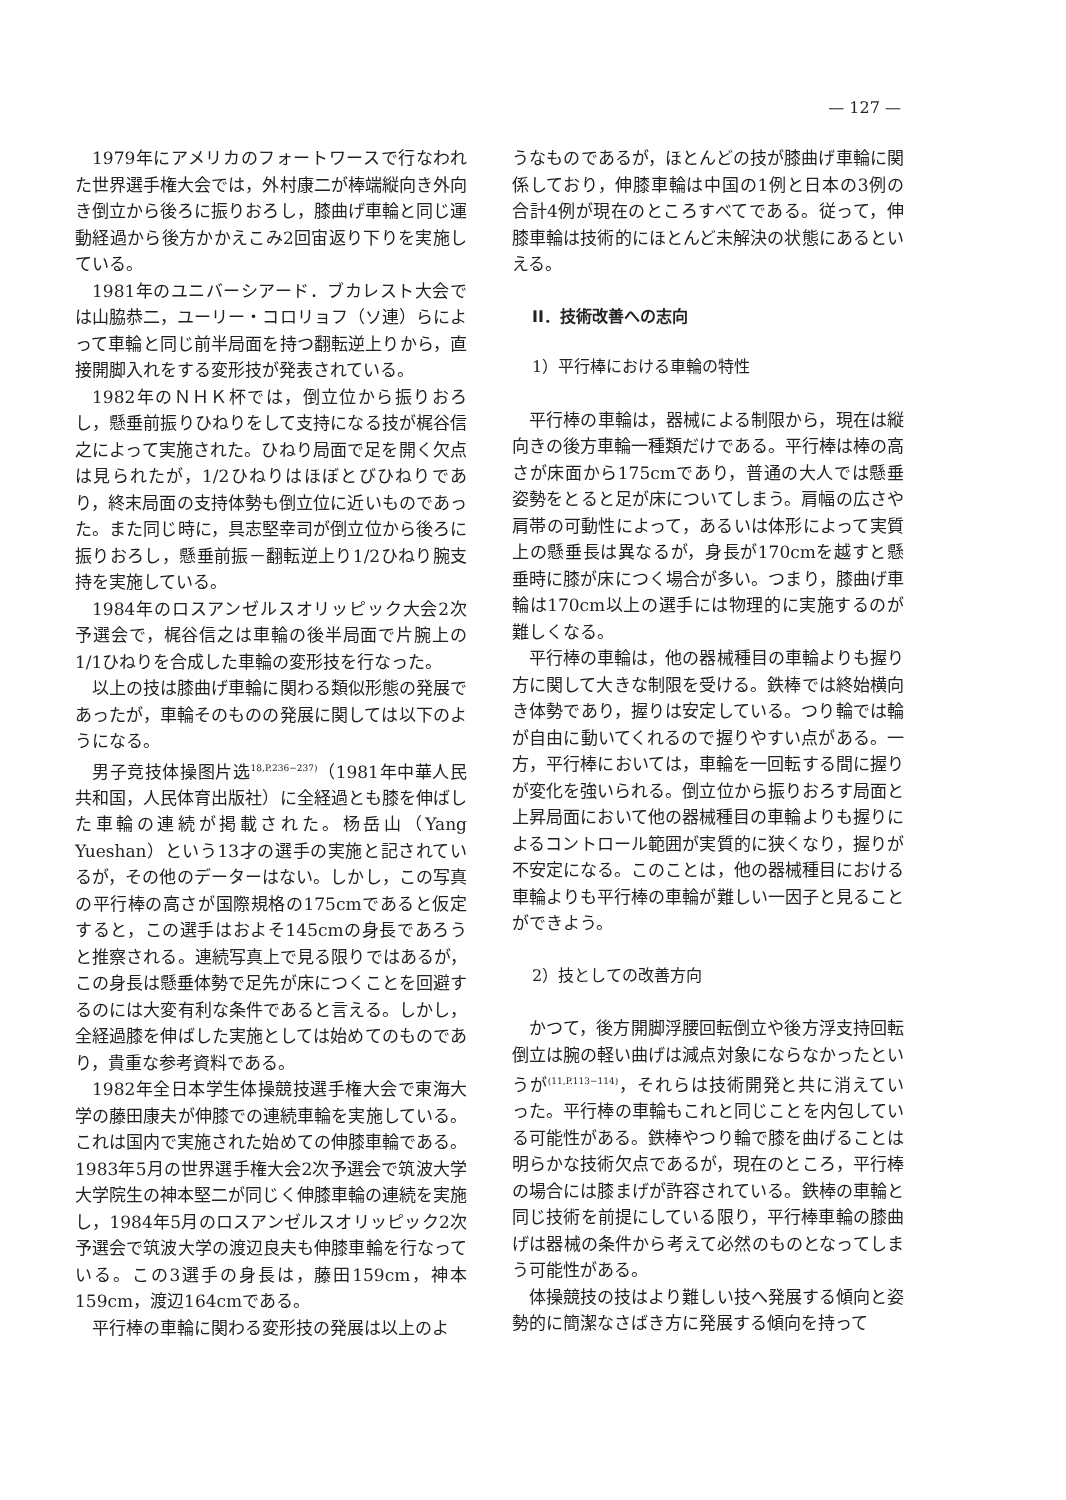— 127 —
1979年にアメリカのフォートワースで行なわれた世界選手権大会では，外村康二が棒端縦向き外向き倒立から後ろに振りおろし，膝曲げ車輪と同じ運動経過から後方かかえこみ2回宙返り下りを実施している。
1981年のユニバーシアード．ブカレスト大会では山脇恭二，ユーリー・コロリョフ（ソ連）らによって車輪と同じ前半局面を持つ翻転逆上りから，直接開脚入れをする変形技が発表されている。
1982年のＮＨＫ杯では，倒立位から振りおろし，懸垂前振りひねりをして支持になる技が梶谷信之によって実施された。ひねり局面で足を開く欠点は見られたが，1/2ひねりはほぼとびひねりであり，終末局面の支持体勢も倒立位に近いものであった。また同じ時に，具志堅幸司が倒立位から後ろに振りおろし，懸垂前振－翻転逆上り1/2ひねり腕支持を実施している。
1984年のロスアンゼルスオリッピック大会2次予選会で，梶谷信之は車輪の後半局面で片腕上の1/1ひねりを合成した車輪の変形技を行なった。
以上の技は膝曲げ車輪に関わる類似形態の発展であったが，車輪そのものの発展に関しては以下のようになる。
男子竞技体操图片选<sup>18,P.236−237)</sup>（1981年中華人民共和国，人民体育出版社）に全経過とも膝を伸ばした車輪の連続が掲載された。杨岳山（Yang Yueshan）という13才の選手の実施と記されているが，その他のデーターはない。しかし，この写真の平行棒の高さが国際規格の175cmであると仮定すると，この選手はおよそ145cmの身長であろうと推察される。連続写真上で見る限りではあるが，この身長は懸垂体勢で足先が床につくことを回避するのには大変有利な条件であると言える。しかし，全経過膝を伸ばした実施としては始めてのものであり，貴重な参考資料である。
1982年全日本学生体操競技選手権大会で東海大学の藤田康夫が伸膝での連続車輪を実施している。これは国内で実施された始めての伸膝車輪である。1983年5月の世界選手権大会2次予選会で筑波大学大学院生の神本堅二が同じく伸膝車輪の連続を実施し，1984年5月のロスアンゼルスオリッピック2次予選会で筑波大学の渡辺良夫も伸膝車輪を行なっている。この3選手の身長は，藤田159cm，神本159cm，渡辺164cmである。
平行棒の車輪に関わる変形技の発展は以上のよ
うなものであるが，ほとんどの技が膝曲げ車輪に関係しており，伸膝車輪は中国の1例と日本の3例の合計4例が現在のところすべてである。従って，伸膝車輪は技術的にほとんど未解決の状態にあるといえる。
II．技術改善への志向
1）平行棒における車輪の特性
平行棒の車輪は，器械による制限から，現在は縦向きの後方車輪一種類だけである。平行棒は棒の高さが床面から175cmであり，普通の大人では懸垂姿勢をとると足が床についてしまう。肩幅の広さや肩帯の可動性によって，あるいは体形によって実質上の懸垂長は異なるが，身長が170cmを越すと懸垂時に膝が床につく場合が多い。つまり，膝曲げ車輪は170cm以上の選手には物理的に実施するのが難しくなる。
平行棒の車輪は，他の器械種目の車輪よりも握り方に関して大きな制限を受ける。鉄棒では終始横向き体勢であり，握りは安定している。つり輪では輪が自由に動いてくれるので握りやすい点がある。一方，平行棒においては，車輪を一回転する間に握りが変化を強いられる。倒立位から振りおろす局面と上昇局面において他の器械種目の車輪よりも握りによるコントロール範囲が実質的に狭くなり，握りが不安定になる。このことは，他の器械種目における車輪よりも平行棒の車輪が難しい一因子と見ることができよう。
2）技としての改善方向
かつて，後方開脚浮腰回転倒立や後方浮支持回転倒立は腕の軽い曲げは減点対象にならなかったというが<sup>(11,P.113−114)</sup>，それらは技術開発と共に消えていった。平行棒の車輪もこれと同じことを内包している可能性がある。鉄棒やつり輪で膝を曲げることは明らかな技術欠点であるが，現在のところ，平行棒の場合には膝まげが許容されている。鉄棒の車輪と同じ技術を前提にしている限り，平行棒車輪の膝曲げは器械の条件から考えて必然のものとなってしまう可能性がある。
体操競技の技はより難しい技へ発展する傾向と姿勢的に簡潔なさばき方に発展する傾向を持って